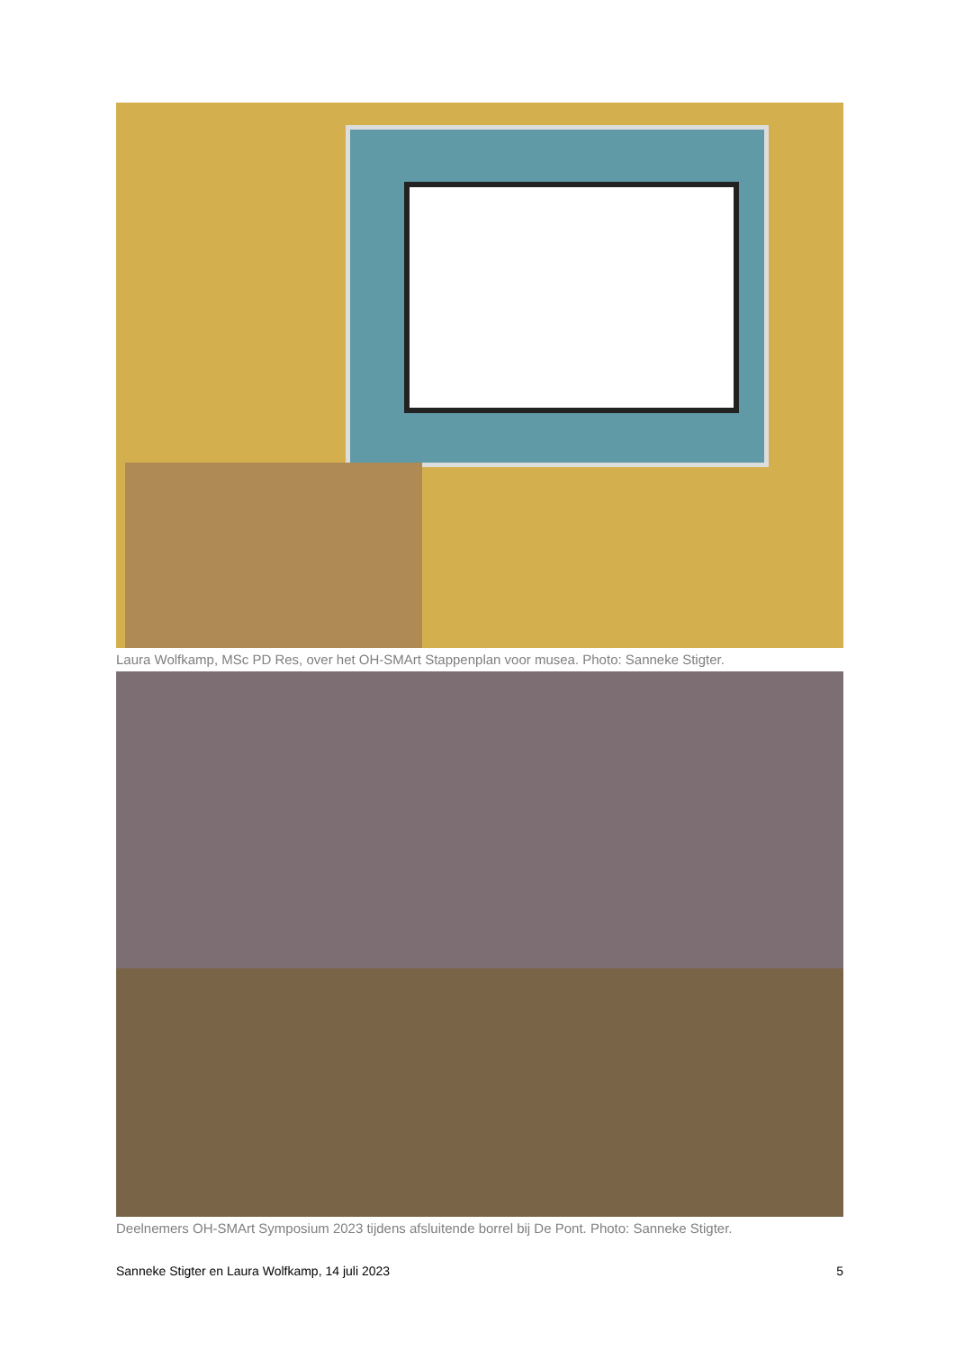Laura Wolfkamp, MSc PD Res, over het OH-SMArt Stappenplan voor musea. Photo: Sanneke Stigter.
Deelnemers OH-SMArt Symposium 2023 tijdens afsluitende borrel bij De Pont. Photo: Sanneke Stigter.
Sanneke Stigter en Laura Wolfkamp, 14 juli 2023 5